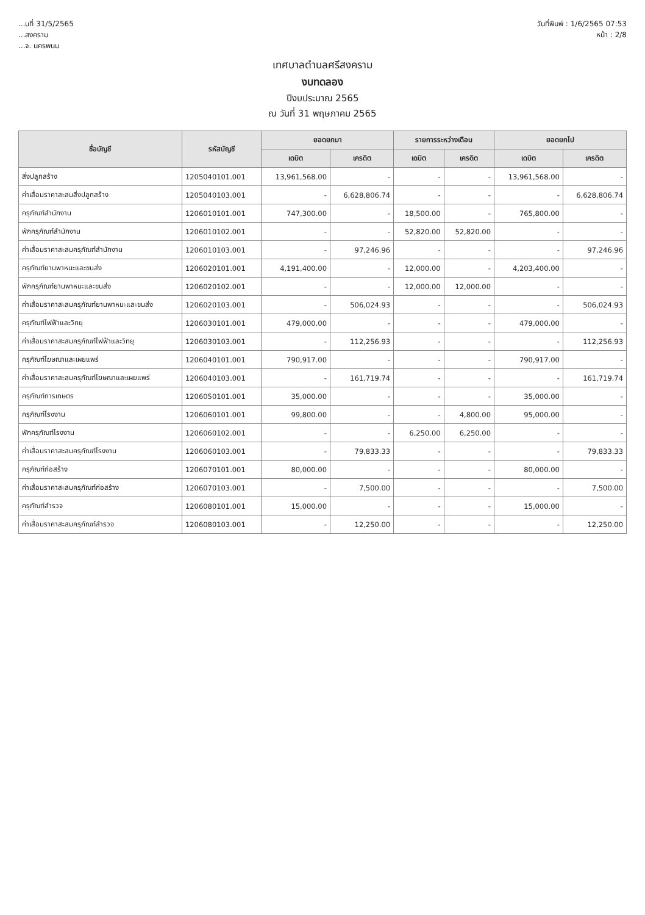...นที่ 31/5/2565
...สงคราม
...จ. นครพนม
วันที่พิมพ์ : 1/6/2565 07:53
หน้า : 2/8
เทศบาลตำบลศรีสงคราม
งบทดลอง
ปีงบประมาณ 2565
ณ วันที่ 31 พฤษภาคม 2565
| ชื่อบัญชี | รหัสบัญชี | ยอดยกมา | | รายการระหว่างเดือน | | ยอดยกไป | |
| --- | --- | --- | --- | --- | --- | --- | --- |
| | | เดบิต | เครดิต | เดบิต | เครดิต | เดบิต | เครดิต |
| สิ่งปลูกสร้าง | 1205040101.001 | 13,961,568.00 | - | - | - | 13,961,568.00 | - |
| ค่าเสื่อมราคาสะสมสิ่งปลูกสร้าง | 1205040103.001 | - | 6,628,806.74 | - | - | - | 6,628,806.74 |
| ครุภัณฑ์สำนักงาน | 1206010101.001 | 747,300.00 | - | 18,500.00 | - | 765,800.00 | - |
| พักครุภัณฑ์สำนักงาน | 1206010102.001 | - | - | 52,820.00 | 52,820.00 | - | - |
| ค่าเสื่อมราคาสะสมครุภัณฑ์สำนักงาน | 1206010103.001 | - | 97,246.96 | - | - | - | 97,246.96 |
| ครุภัณฑ์ยานพาหนะและขนส่ง | 1206020101.001 | 4,191,400.00 | - | 12,000.00 | - | 4,203,400.00 | - |
| พักครุภัณฑ์ยานพาหนะและขนส่ง | 1206020102.001 | - | - | 12,000.00 | 12,000.00 | - | - |
| ค่าเสื่อมราคาสะสมครุภัณฑ์ยานพาหนะและขนส่ง | 1206020103.001 | - | 506,024.93 | - | - | - | 506,024.93 |
| ครุภัณฑ์ไฟฟ้าและวิทยุ | 1206030101.001 | 479,000.00 | - | - | - | 479,000.00 | - |
| ค่าเสื่อมราคาสะสมครุภัณฑ์ไฟฟ้าและวิทยุ | 1206030103.001 | - | 112,256.93 | - | - | - | 112,256.93 |
| ครุภัณฑ์โฆษณาและเผยแพร่ | 1206040101.001 | 790,917.00 | - | - | - | 790,917.00 | - |
| ค่าเสื่อมราคาสะสมครุภัณฑ์โฆษณาและเผยแพร่ | 1206040103.001 | - | 161,719.74 | - | - | - | 161,719.74 |
| ครุภัณฑ์การเกษตร | 1206050101.001 | 35,000.00 | - | - | - | 35,000.00 | - |
| ครุภัณฑ์โรงงาน | 1206060101.001 | 99,800.00 | - | - | 4,800.00 | 95,000.00 | - |
| พักครุภัณฑ์โรงงาน | 1206060102.001 | - | - | 6,250.00 | 6,250.00 | - | - |
| ค่าเสื่อมราคาสะสมครุภัณฑ์โรงงาน | 1206060103.001 | - | 79,833.33 | - | - | - | 79,833.33 |
| ครุภัณฑ์ก่อสร้าง | 1206070101.001 | 80,000.00 | - | - | - | 80,000.00 | - |
| ค่าเสื่อมราคาสะสมครุภัณฑ์ก่อสร้าง | 1206070103.001 | - | 7,500.00 | - | - | - | 7,500.00 |
| ครุภัณฑ์สำรวจ | 1206080101.001 | 15,000.00 | - | - | - | 15,000.00 | - |
| ค่าเสื่อมราคาสะสมครุภัณฑ์สำรวจ | 1206080103.001 | - | 12,250.00 | - | - | - | 12,250.00 |